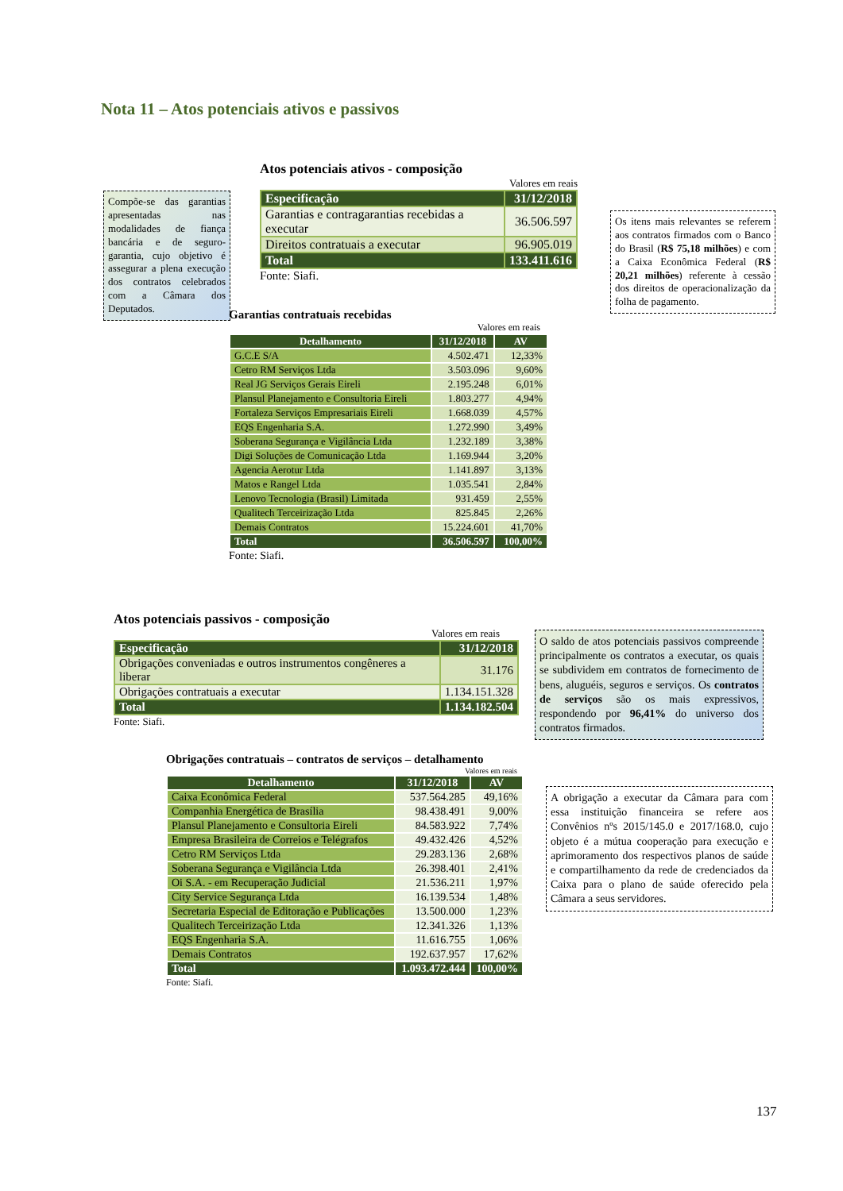Nota 11 – Atos potenciais ativos e passivos
Compõe-se das garantias apresentadas nas modalidades de fiança bancária e de seguro-garantia, cujo objetivo é assegurar a plena execução dos contratos celebrados com a Câmara dos Deputados.
Atos potenciais ativos - composição
Valores em reais
| Especificação | 31/12/2018 |
| Garantias e contragarantias recebidas a executar | 36.506.597 |
| Direitos contratuais a executar | 96.905.019 |
| Total | 133.411.616 |
Fonte: Siafi.
Os itens mais relevantes se referem aos contratos firmados com o Banco do Brasil (R$ 75,18 milhões) e com a Caixa Econômica Federal (R$ 20,21 milhões) referente à cessão dos direitos de operacionalização da folha de pagamento.
Garantias contratuais recebidas
Valores em reais
| Detalhamento | 31/12/2018 | AV |
| --- | --- | --- |
| G.C.E S/A | 4.502.471 | 12,33% |
| Cetro RM Serviços Ltda | 3.503.096 | 9,60% |
| Real JG Serviços Gerais Eireli | 2.195.248 | 6,01% |
| Plansul Planejamento e Consultoria Eireli | 1.803.277 | 4,94% |
| Fortaleza Serviços Empresariais Eireli | 1.668.039 | 4,57% |
| EQS Engenharia S.A. | 1.272.990 | 3,49% |
| Soberana Segurança e Vigilância Ltda | 1.232.189 | 3,38% |
| Digi Soluções de Comunicação Ltda | 1.169.944 | 3,20% |
| Agencia Aerotur Ltda | 1.141.897 | 3,13% |
| Matos e Rangel Ltda | 1.035.541 | 2,84% |
| Lenovo Tecnologia (Brasil) Limitada | 931.459 | 2,55% |
| Qualitech Terceirização Ltda | 825.845 | 2,26% |
| Demais Contratos | 15.224.601 | 41,70% |
| Total | 36.506.597 | 100,00% |
Fonte: Siafi.
Atos potenciais passivos - composição
Valores em reais
| Especificação | 31/12/2018 |
| Obrigações conveniadas e outros instrumentos congêneres a liberar | 31.176 |
| Obrigações contratuais a executar | 1.134.151.328 |
| Total | 1.134.182.504 |
Fonte: Siafi.
O saldo de atos potenciais passivos compreende principalmente os contratos a executar, os quais se subdividem em contratos de fornecimento de bens, aluguéis, seguros e serviços. Os contratos de serviços são os mais expressivos, respondendo por 96,41% do universo dos contratos firmados.
Obrigações contratuais – contratos de serviços – detalhamento
Valores em reais
| Detalhamento | 31/12/2018 | AV |
| --- | --- | --- |
| Caixa Econômica Federal | 537.564.285 | 49,16% |
| Companhia Energética de Brasília | 98.438.491 | 9,00% |
| Plansul Planejamento e Consultoria Eireli | 84.583.922 | 7,74% |
| Empresa Brasileira de Correios e Telégrafos | 49.432.426 | 4,52% |
| Cetro RM Serviços Ltda | 29.283.136 | 2,68% |
| Soberana Segurança e Vigilância Ltda | 26.398.401 | 2,41% |
| Oi S.A. - em Recuperação Judicial | 21.536.211 | 1,97% |
| City Service Segurança Ltda | 16.139.534 | 1,48% |
| Secretaria Especial de Editoração e Publicações | 13.500.000 | 1,23% |
| Qualitech Terceirização Ltda | 12.341.326 | 1,13% |
| EQS Engenharia S.A. | 11.616.755 | 1,06% |
| Demais Contratos | 192.637.957 | 17,62% |
| Total | 1.093.472.444 | 100,00% |
Fonte: Siafi.
A obrigação a executar da Câmara para com essa instituição financeira se refere aos Convênios nºs 2015/145.0 e 2017/168.0, cujo objeto é a mútua cooperação para execução e aprimoramento dos respectivos planos de saúde e compartilhamento da rede de credenciados da Caixa para o plano de saúde oferecido pela Câmara a seus servidores.
137